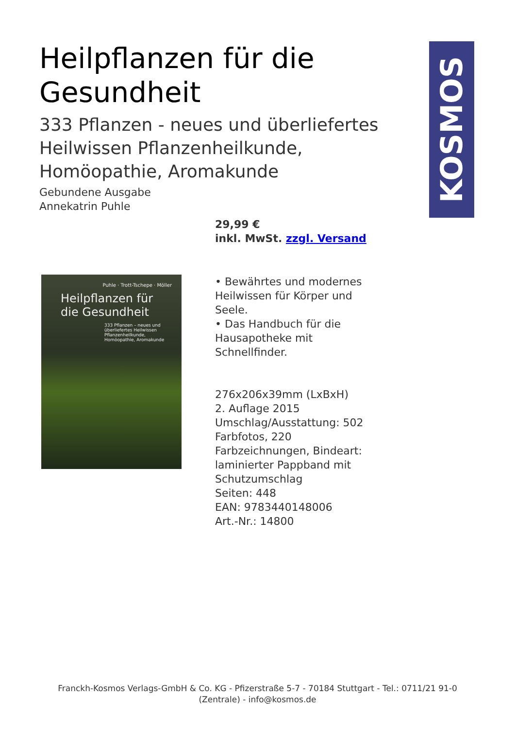KOSMOS
Heilpflanzen für die Gesundheit
333 Pflanzen - neues und überliefertes Heilwissen Pflanzenheilkunde, Homöopathie, Aromakunde
Gebundene Ausgabe
Annekatrin Puhle
29,99 €
inkl. MwSt. zzgl. Versand
Puhle · Trott-Tschepe · Möller
Heilpflanzen für die Gesundheit
333 Pflanzen – neues und überliefertes Heilwissen
Pflanzenheilkunde, Homöopathie, Aromakunde
• Bewährtes und modernes Heilwissen für Körper und Seele.
• Das Handbuch für die Hausapotheke mit Schnellfinder.
276x206x39mm (LxBxH)
2. Auflage 2015
Umschlag/Ausstattung: 502 Farbfotos, 220 Farbzeichnungen, Bindeart: laminierter Pappband mit Schutzumschlag
Seiten: 448
EAN: 9783440148006
Art.-Nr.: 14800
Franckh-Kosmos Verlags-GmbH & Co. KG - Pfizerstraße 5-7 - 70184 Stuttgart - Tel.: 0711/21 91-0
(Zentrale) - info@kosmos.de